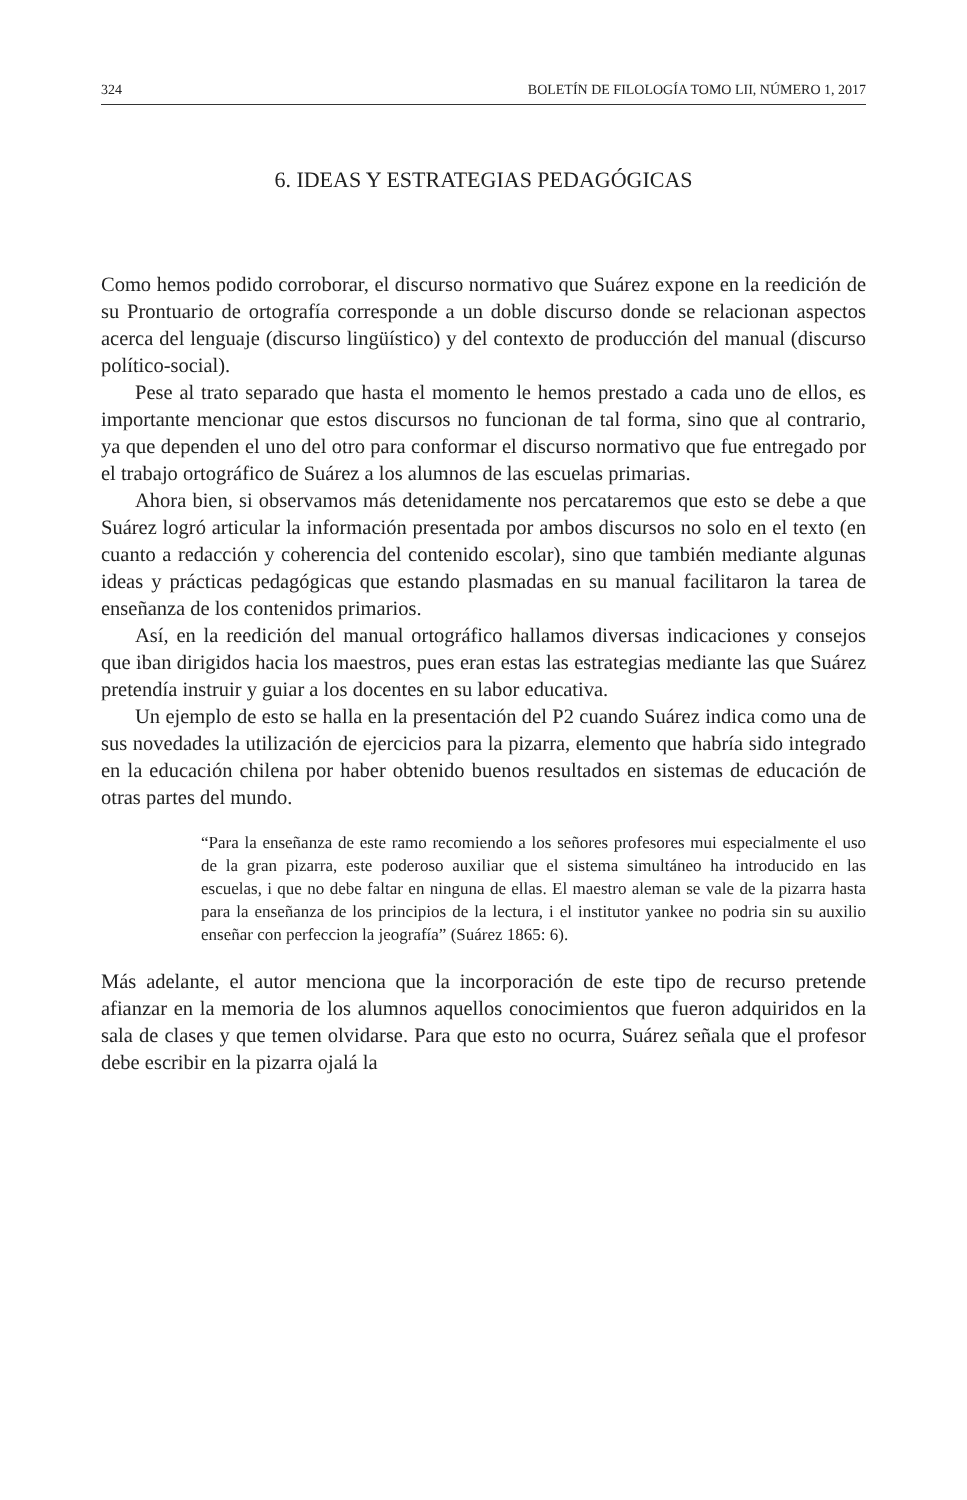324 BOLETÍN DE FILOLOGÍA TOMO LII, NÚMERO 1, 2017
6. IDEAS Y ESTRATEGIAS PEDAGÓGICAS
Como hemos podido corroborar, el discurso normativo que Suárez expone en la reedición de su Prontuario de ortografía corresponde a un doble discurso donde se relacionan aspectos acerca del lenguaje (discurso lingüístico) y del contexto de producción del manual (discurso político-social).
Pese al trato separado que hasta el momento le hemos prestado a cada uno de ellos, es importante mencionar que estos discursos no funcionan de tal forma, sino que al contrario, ya que dependen el uno del otro para conformar el discurso normativo que fue entregado por el trabajo ortográfico de Suárez a los alumnos de las escuelas primarias.
Ahora bien, si observamos más detenidamente nos percataremos que esto se debe a que Suárez logró articular la información presentada por ambos discursos no solo en el texto (en cuanto a redacción y coherencia del contenido escolar), sino que también mediante algunas ideas y prácticas pedagógicas que estando plasmadas en su manual facilitaron la tarea de enseñanza de los contenidos primarios.
Así, en la reedición del manual ortográfico hallamos diversas indicaciones y consejos que iban dirigidos hacia los maestros, pues eran estas las estrategias mediante las que Suárez pretendía instruir y guiar a los docentes en su labor educativa.
Un ejemplo de esto se halla en la presentación del P2 cuando Suárez indica como una de sus novedades la utilización de ejercicios para la pizarra, elemento que habría sido integrado en la educación chilena por haber obtenido buenos resultados en sistemas de educación de otras partes del mundo.
“Para la enseñanza de este ramo recomiendo a los señores profesores mui especialmente el uso de la gran pizarra, este poderoso auxiliar que el sistema simultáneo ha introducido en las escuelas, i que no debe faltar en ninguna de ellas. El maestro aleman se vale de la pizarra hasta para la enseñanza de los principios de la lectura, i el institutor yankee no podria sin su auxilio enseñar con perfeccion la jeografía” (Suárez 1865: 6).
Más adelante, el autor menciona que la incorporación de este tipo de recurso pretende afianzar en la memoria de los alumnos aquellos conocimientos que fueron adquiridos en la sala de clases y que temen olvidarse. Para que esto no ocurra, Suárez señala que el profesor debe escribir en la pizarra ojalá la